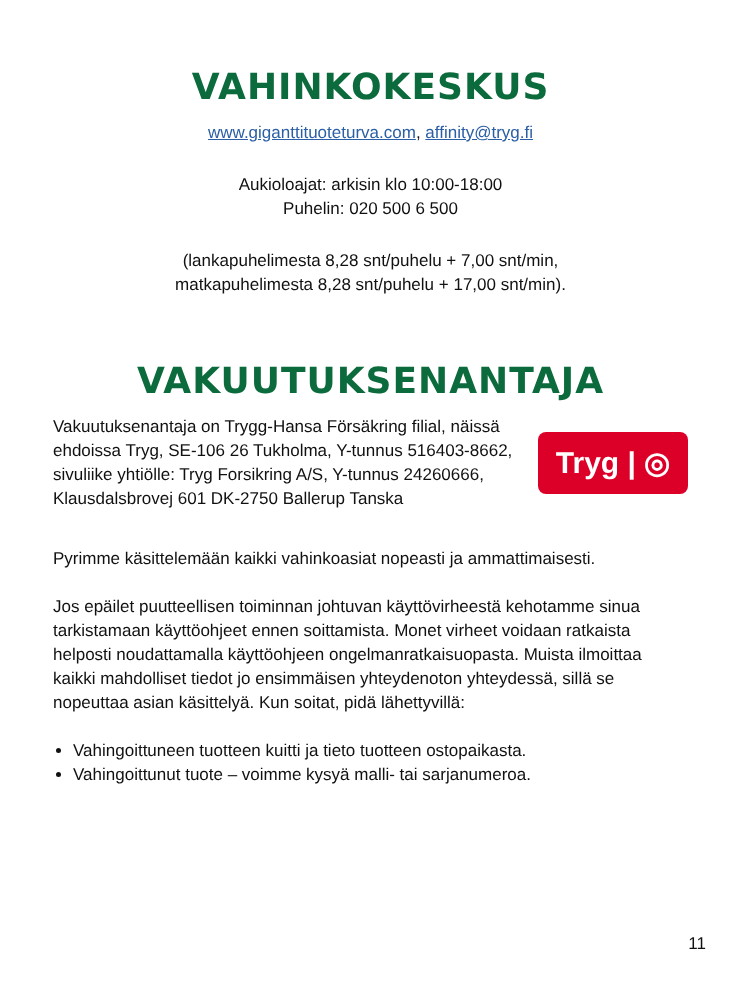VAHINKOKESKUS
www.giganttituoteturva.com, affinity@tryg.fi
Aukioloajat: arkisin klo 10:00-18:00
Puhelin: 020 500 6 500
(lankapuhelimesta 8,28 snt/puhelu + 7,00 snt/min,
matkapuhelimesta 8,28 snt/puhelu + 17,00 snt/min).
VAKUUTUKSENANTAJA
Vakuutuksenantaja on Trygg-Hansa Försäkring filial, näissä ehdoissa Tryg, SE-106 26 Tukholma, Y-tunnus 516403-8662, sivuliike yhtiölle: Tryg Forsikring A/S, Y-tunnus 24260666, Klausdalsbrovej 601 DK-2750 Ballerup Tanska
Tryg | ◎
Pyrimme käsittelemään kaikki vahinkoasiat nopeasti ja ammattimaisesti.
Jos epäilet puutteellisen toiminnan johtuvan käyttövirheestä kehotamme sinua tarkistamaan käyttöohjeet ennen soittamista. Monet virheet voidaan ratkaista helposti noudattamalla käyttöohjeen ongelmanratkaisuopasta. Muista ilmoittaa kaikki mahdolliset tiedot jo ensimmäisen yhteydenoton yhteydessä, sillä se nopeuttaa asian käsittelyä. Kun soitat, pidä lähettyvillä:
Vahingoittuneen tuotteen kuitti ja tieto tuotteen ostopaikasta.
Vahingoittunut tuote – voimme kysyä malli- tai sarjanumeroa.
11